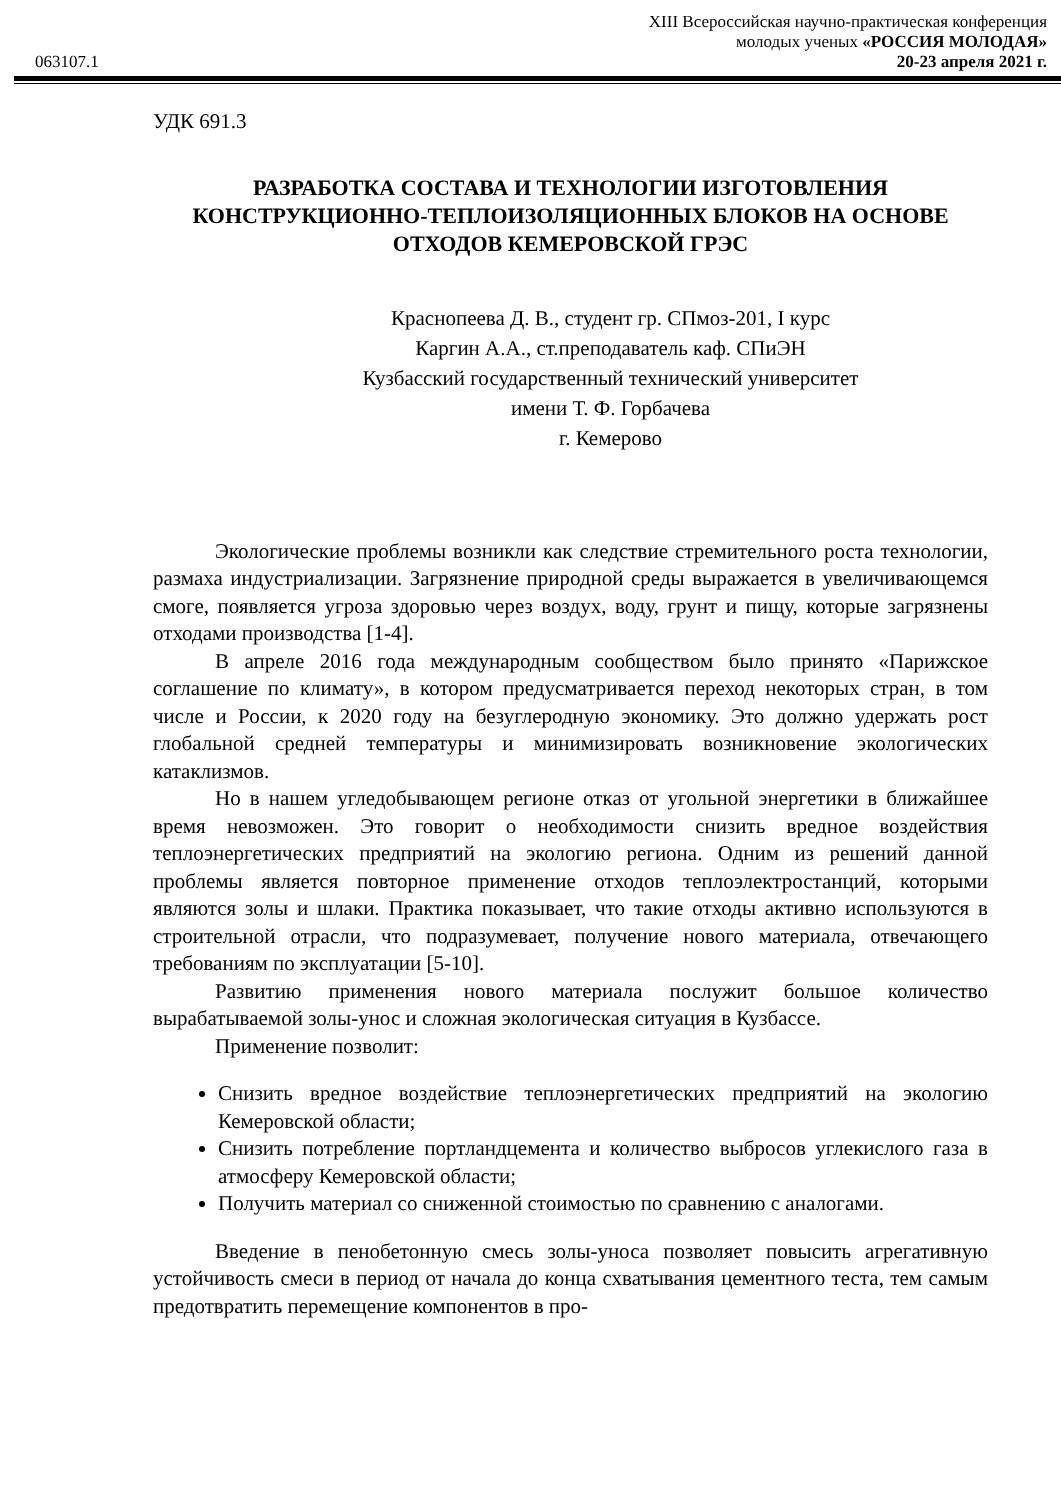XIII Всероссийская научно-практическая конференция
молодых ученых «РОССИЯ МОЛОДАЯ»
063107.1 20-23 апреля 2021 г.
УДК 691.3
РАЗРАБОТКА СОСТАВА И ТЕХНОЛОГИИ ИЗГОТОВЛЕНИЯ КОНСТРУКЦИОННО-ТЕПЛОИЗОЛЯЦИОННЫХ БЛОКОВ НА ОСНОВЕ ОТХОДОВ КЕМЕРОВСКОЙ ГРЭС
Краснопеева Д. В., студент гр. СПмоз-201, I курс
Каргин А.А., ст.преподаватель каф. СПиЭН
Кузбасский государственный технический университет
имени Т. Ф. Горбачева
г. Кемерово
Экологические проблемы возникли как следствие стремительного роста технологии, размаха индустриализации. Загрязнение природной среды выражается в увеличивающемся смоге, появляется угроза здоровью через воздух, воду, грунт и пищу, которые загрязнены отходами производства [1-4].
В апреле 2016 года международным сообществом было принято «Парижское соглашение по климату», в котором предусматривается переход некоторых стран, в том числе и России, к 2020 году на безуглеродную экономику. Это должно удержать рост глобальной средней температуры и минимизировать возникновение экологических катаклизмов.
Но в нашем угледобывающем регионе отказ от угольной энергетики в ближайшее время невозможен. Это говорит о необходимости снизить вредное воздействия теплоэнергетических предприятий на экологию региона. Одним из решений данной проблемы является повторное применение отходов теплоэлектростанций, которыми являются золы и шлаки. Практика показывает, что такие отходы активно используются в строительной отрасли, что подразумевает, получение нового материала, отвечающего требованиям по эксплуатации [5-10].
Развитию применения нового материала послужит большое количество вырабатываемой золы-унос и сложная экологическая ситуация в Кузбассе.
Применение позволит:
Снизить вредное воздействие теплоэнергетических предприятий на экологию Кемеровской области;
Снизить потребление портландцемента и количество выбросов углекислого газа в атмосферу Кемеровской области;
Получить материал со сниженной стоимостью по сравнению с аналогами.
Введение в пенобетонную смесь золы-уноса позволяет повысить агрегативную устойчивость смеси в период от начала до конца схватывания цементного теста, тем самым предотвратить перемещение компонентов в про-